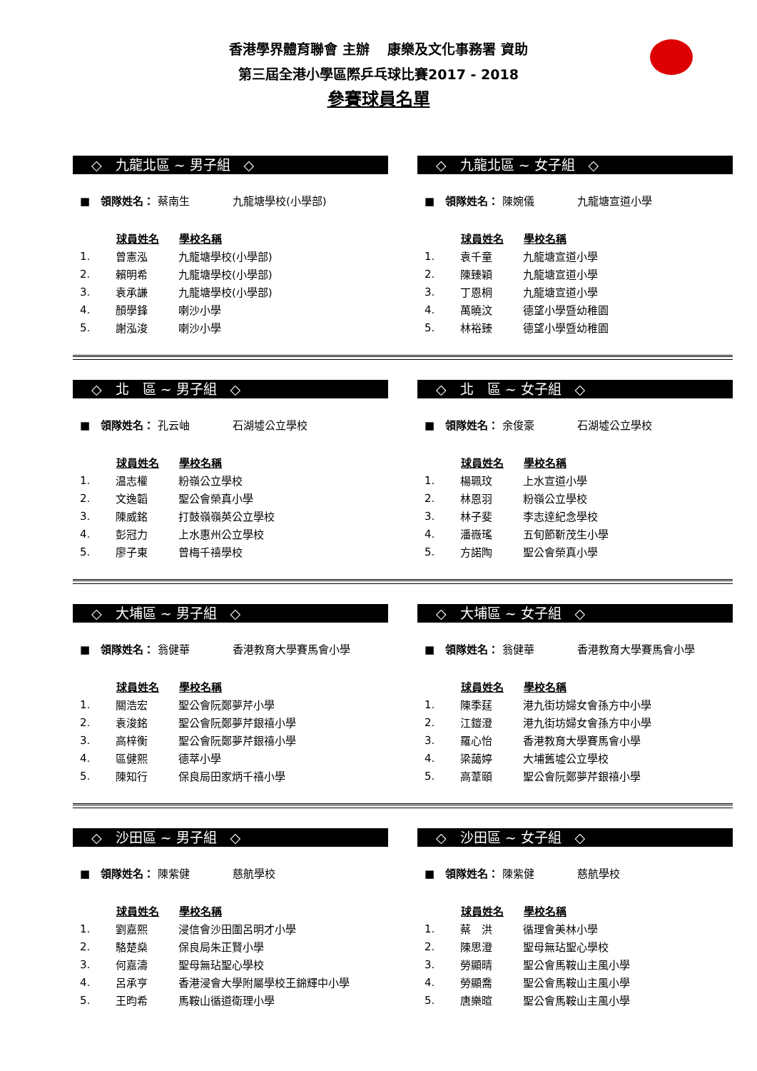香港學界體育聯會 主辦　 康樂及文化事務署 資助
第三屆全港小學區際乒乓球比賽2017 - 2018
參賽球員名單
◇　九龍北區 ~ 男子組　◇
■　領隊姓名： 蔡南生　　　　九龍塘學校(小學部)
| | 球員姓名 | 學校名稱 |
| 1. | 曾憲泓 | 九龍塘學校(小學部) |
| 2. | 賴明希 | 九龍塘學校(小學部) |
| 3. | 袁承謙 | 九龍塘學校(小學部) |
| 4. | 顏學鋒 | 喇沙小學 |
| 5. | 謝泓浚 | 喇沙小學 |
◇　九龍北區 ~ 女子組　◇
■　領隊姓名： 陳婉儀　　　　九龍塘宣道小學
| | 球員姓名 | 學校名稱 |
| 1. | 袁千童 | 九龍塘宣道小學 |
| 2. | 陳臻穎 | 九龍塘宣道小學 |
| 3. | 丁恩桐 | 九龍塘宣道小學 |
| 4. | 萬曉汶 | 德望小學暨幼稚園 |
| 5. | 林裕臻 | 德望小學暨幼稚園 |
◇　北　區 ~ 男子組　◇
■　領隊姓名： 孔云岫　　　　石湖墟公立學校
| | 球員姓名 | 學校名稱 |
| 1. | 温志權 | 粉嶺公立學校 |
| 2. | 文逸韜 | 聖公會榮真小學 |
| 3. | 陳威銘 | 打鼓嶺嶺英公立學校 |
| 4. | 彭冠力 | 上水惠州公立學校 |
| 5. | 廖子東 | 曾梅千禧學校 |
◇　北　區 ~ 女子組　◇
■　領隊姓名： 余俊豪　　　　石湖墟公立學校
| | 球員姓名 | 學校名稱 |
| 1. | 楊珮玟 | 上水宣道小學 |
| 2. | 林恩羽 | 粉嶺公立學校 |
| 3. | 林子斐 | 李志達紀念學校 |
| 4. | 潘嶶瑤 | 五旬節靳茂生小學 |
| 5. | 方諾陶 | 聖公會榮真小學 |
◇　大埔區 ~ 男子組　◇
■　領隊姓名： 翁健華　　　　香港教育大學賽馬會小學
| | 球員姓名 | 學校名稱 |
| 1. | 關浩宏 | 聖公會阮鄭夢芹小學 |
| 2. | 袁浚銘 | 聖公會阮鄭夢芹銀禧小學 |
| 3. | 高梓衡 | 聖公會阮鄭夢芹銀禧小學 |
| 4. | 區健熙 | 德萃小學 |
| 5. | 陳知行 | 保良局田家炳千禧小學 |
◇　大埔區 ~ 女子組　◇
■　領隊姓名： 翁健華　　　　香港教育大學賽馬會小學
| | 球員姓名 | 學校名稱 |
| 1. | 陳季莛 | 港九街坊婦女會孫方中小學 |
| 2. | 江鎧澄 | 港九街坊婦女會孫方中小學 |
| 3. | 羅心怡 | 香港教育大學賽馬會小學 |
| 4. | 梁藹婷 | 大埔舊墟公立學校 |
| 5. | 高葦頤 | 聖公會阮鄭夢芹銀禧小學 |
◇　沙田區 ~ 男子組　◇
■　領隊姓名： 陳紫健　　　　慈航學校
| | 球員姓名 | 學校名稱 |
| 1. | 劉嘉熙 | 浸信會沙田圍呂明才小學 |
| 2. | 駱楚燊 | 保良局朱正賢小學 |
| 3. | 何嘉濤 | 聖母無玷聖心學校 |
| 4. | 呂承亨 | 香港浸會大學附屬學校王錦輝中小學 |
| 5. | 王昀希 | 馬鞍山循道衛理小學 |
◇　沙田區 ~ 女子組　◇
■　領隊姓名： 陳紫健　　　　慈航學校
| | 球員姓名 | 學校名稱 |
| 1. | 蔡 洪 | 循理會美林小學 |
| 2. | 陳思澄 | 聖母無玷聖心學校 |
| 3. | 勞顯晴 | 聖公會馬鞍山主風小學 |
| 4. | 勞顯喬 | 聖公會馬鞍山主風小學 |
| 5. | 唐樂暄 | 聖公會馬鞍山主風小學 |